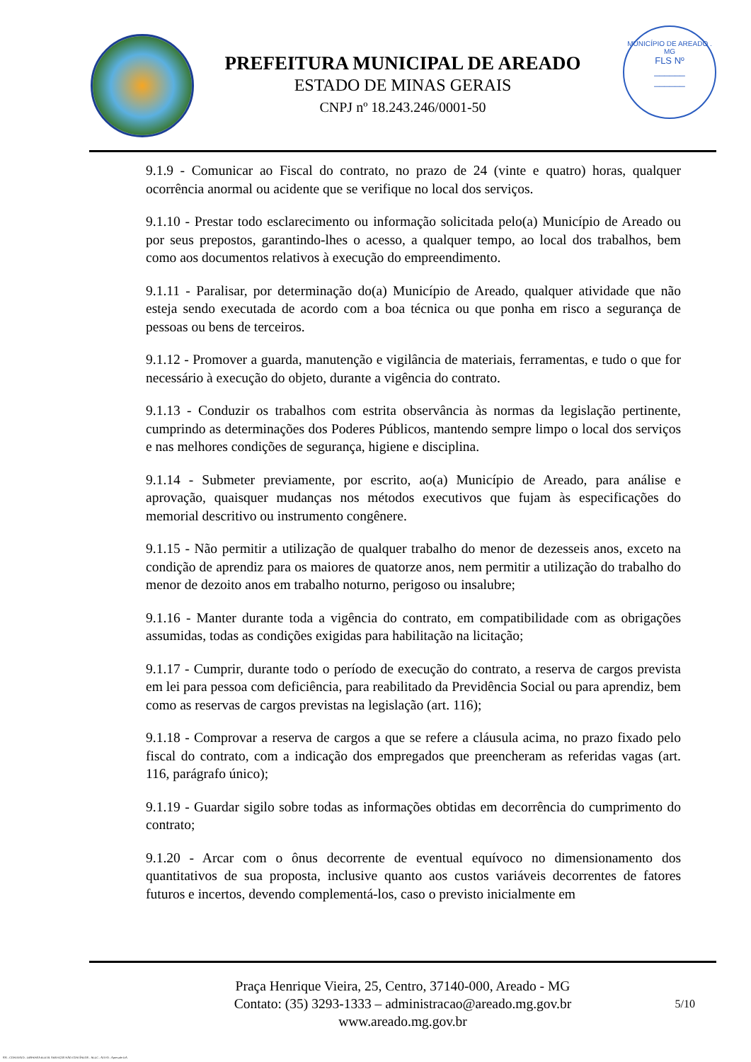PREFEITURA MUNICIPAL DE AREADO
ESTADO DE MINAS GERAIS
CNPJ nº 18.243.246/0001-50
MUNICÍPIO DE AREADO . MG
FLS Nº
______
______
9.1.9 - Comunicar ao Fiscal do contrato, no prazo de 24 (vinte e quatro) horas, qualquer ocorrência anormal ou acidente que se verifique no local dos serviços.
9.1.10 - Prestar todo esclarecimento ou informação solicitada pelo(a) Município de Areado ou por seus prepostos, garantindo-lhes o acesso, a qualquer tempo, ao local dos trabalhos, bem como aos documentos relativos à execução do empreendimento.
9.1.11 - Paralisar, por determinação do(a) Município de Areado, qualquer atividade que não esteja sendo executada de acordo com a boa técnica ou que ponha em risco a segurança de pessoas ou bens de terceiros.
9.1.12 - Promover a guarda, manutenção e vigilância de materiais, ferramentas, e tudo o que for necessário à execução do objeto, durante a vigência do contrato.
9.1.13 - Conduzir os trabalhos com estrita observância às normas da legislação pertinente, cumprindo as determinações dos Poderes Públicos, mantendo sempre limpo o local dos serviços e nas melhores condições de segurança, higiene e disciplina.
9.1.14 - Submeter previamente, por escrito, ao(a) Município de Areado, para análise e aprovação, quaisquer mudanças nos métodos executivos que fujam às especificações do memorial descritivo ou instrumento congênere.
9.1.15 - Não permitir a utilização de qualquer trabalho do menor de dezesseis anos, exceto na condição de aprendiz para os maiores de quatorze anos, nem permitir a utilização do trabalho do menor de dezoito anos em trabalho noturno, perigoso ou insalubre;
9.1.16 - Manter durante toda a vigência do contrato, em compatibilidade com as obrigações assumidas, todas as condições exigidas para habilitação na licitação;
9.1.17 - Cumprir, durante todo o período de execução do contrato, a reserva de cargos prevista em lei para pessoa com deficiência, para reabilitado da Previdência Social ou para aprendiz, bem como as reservas de cargos previstas na legislação (art. 116);
9.1.18 - Comprovar a reserva de cargos a que se refere a cláusula acima, no prazo fixado pelo fiscal do contrato, com a indicação dos empregados que preencheram as referidas vagas (art. 116, parágrafo único);
9.1.19 - Guardar sigilo sobre todas as informações obtidas em decorrência do cumprimento do contrato;
9.1.20 - Arcar com o ônus decorrente de eventual equívoco no dimensionamento dos quantitativos de sua proposta, inclusive quanto aos custos variáveis decorrentes de fatores futuros e incertos, devendo complementá-los, caso o previsto inicialmente em
Praça Henrique Vieira, 25, Centro, 37140-000, Areado - MG
Contato: (35) 3293-1333 – administracao@areado.mg.gov.br
www.areado.mg.gov.br
5/10
835 - CONTRATO - DISPENSA ELETR. SERVIÇOS NÃO CONTÍNUOS - NLLC - ATIVO - Aprovado DA